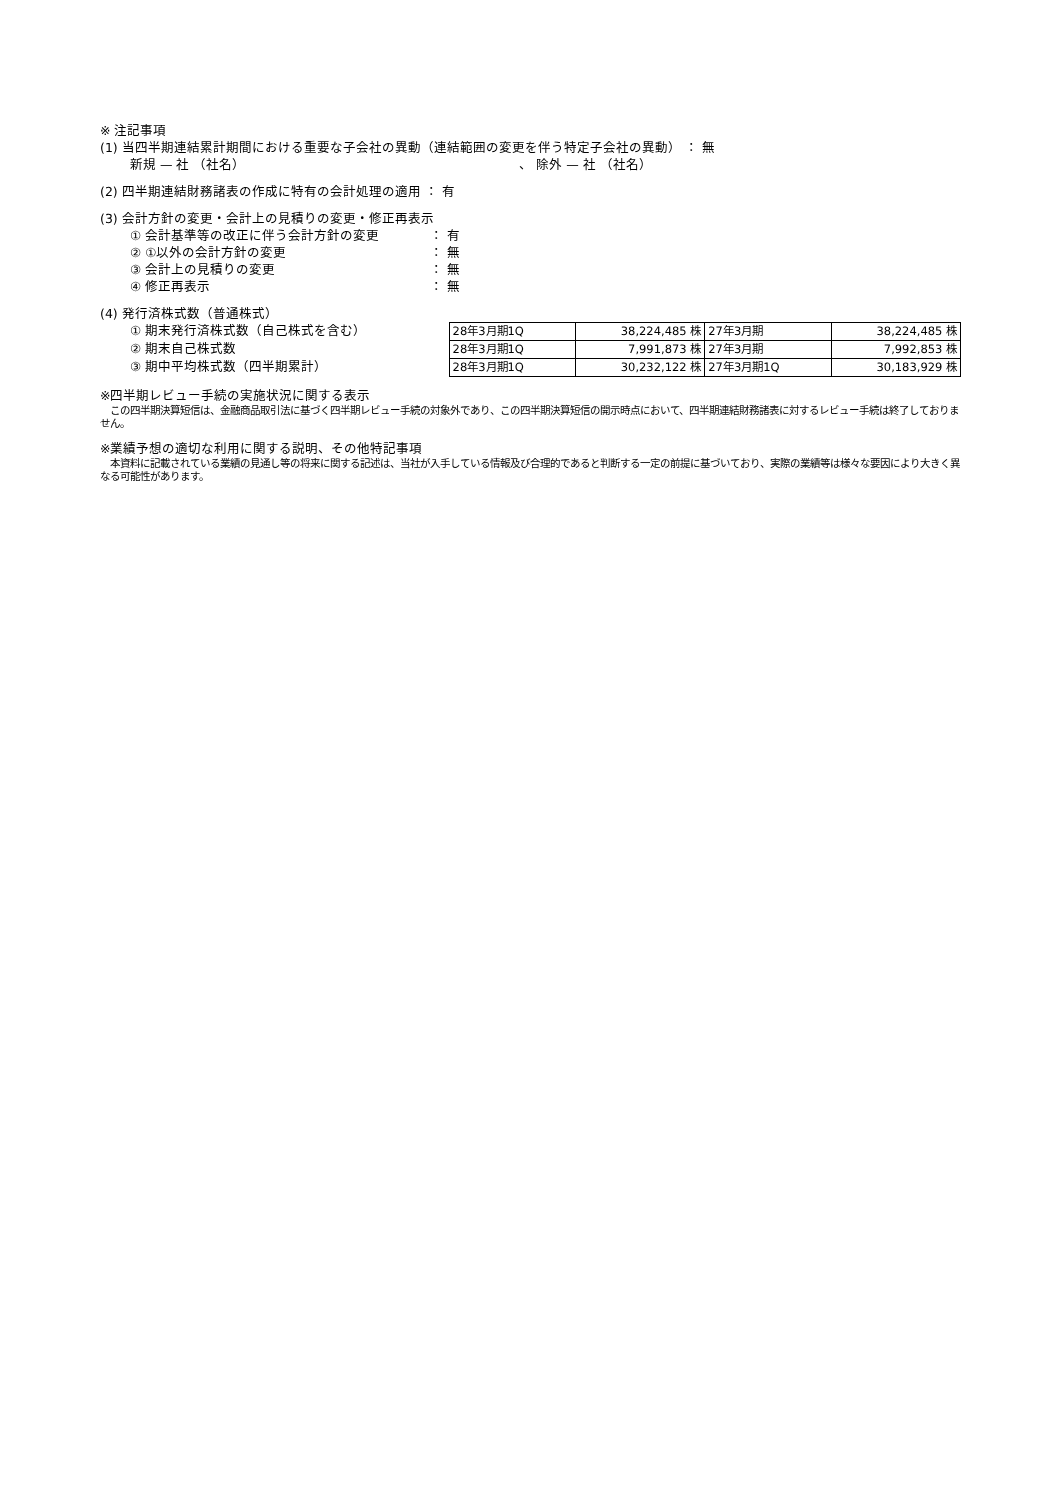※ 注記事項
(1) 当四半期連結累計期間における重要な子会社の異動（連結範囲の変更を伴う特定子会社の異動） ： 無
新規 — 社 （社名） 、 除外 — 社 （社名）
(2) 四半期連結財務諸表の作成に特有の会計処理の適用 ： 有
(3) 会計方針の変更・会計上の見積りの変更・修正再表示
① 会計基準等の改正に伴う会計方針の変更 ： 有
② ①以外の会計方針の変更 ： 無
③ 会計上の見積りの変更 ： 無
④ 修正再表示 ： 無
(4) 発行済株式数（普通株式）
① 期末発行済株式数（自己株式を含む）
② 期末自己株式数
③ 期中平均株式数（四半期累計）
| 28年3月期1Q | 38,224,485 株 | 27年3月期 | 38,224,485 株 |
| 28年3月期1Q | 7,991,873 株 | 27年3月期 | 7,992,853 株 |
| 28年3月期1Q | 30,232,122 株 | 27年3月期1Q | 30,183,929 株 |
※四半期レビュー手続の実施状況に関する表示
　この四半期決算短信は、金融商品取引法に基づく四半期レビュー手続の対象外であり、この四半期決算短信の開示時点において、四半期連結財務諸表に対するレビュー手続は終了しておりません。
※業績予想の適切な利用に関する説明、その他特記事項
　本資料に記載されている業績の見通し等の将来に関する記述は、当社が入手している情報及び合理的であると判断する一定の前提に基づいており、実際の業績等は様々な要因により大きく異なる可能性があります。